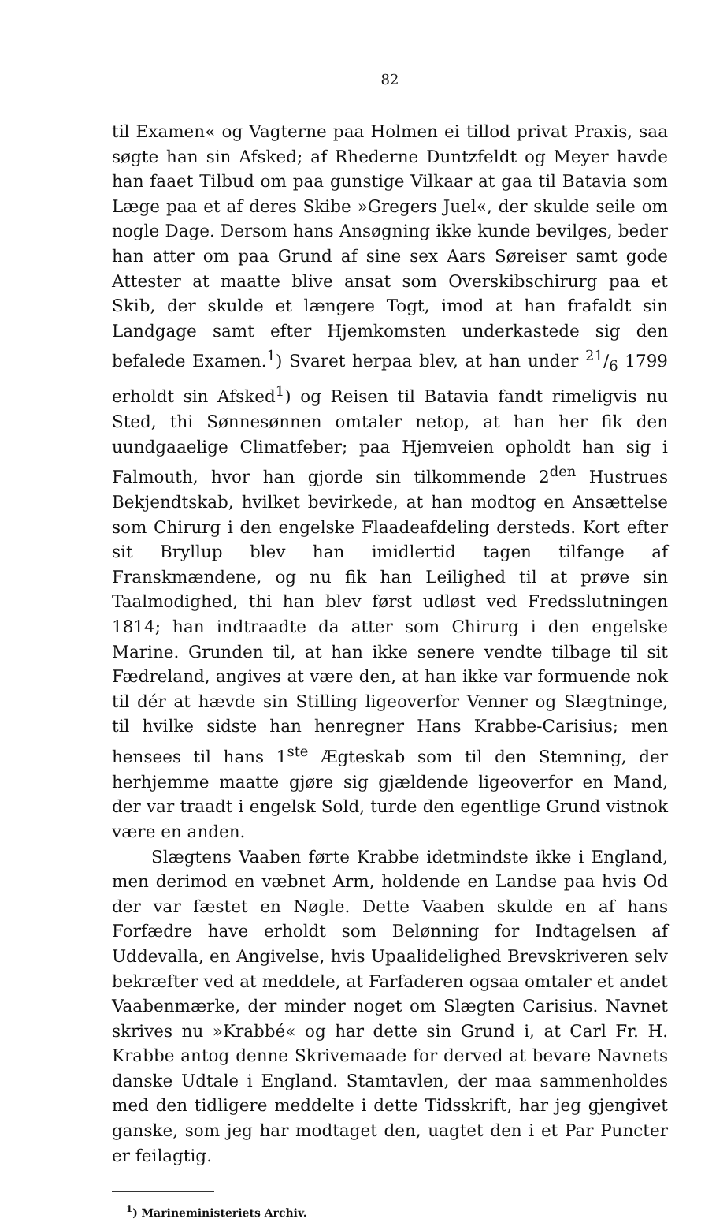82
til Examen« og Vagterne paa Holmen ei tillod privat Praxis, saa søgte han sin Afsked; af Rhederne Duntzfeldt og Meyer havde han faaet Tilbud om paa gunstige Vilkaar at gaa til Batavia som Læge paa et af deres Skibe »Gregers Juel«, der skulde seile om nogle Dage. Dersom hans Ansøgning ikke kunde bevilges, beder han atter om paa Grund af sine sex Aars Søreiser samt gode Attester at maatte blive ansat som Overskibschirurg paa et Skib, der skulde et længere Togt, imod at han frafaldt sin Landgage samt efter Hjemkomsten underkastede sig den befalede Examen.<sup>1</sup>) Svaret herpaa blev, at han under 21/6 1799 erholdt sin Afsked<sup>1</sup>) og Reisen til Batavia fandt rimeligvis nu Sted, thi Sønnesønnen omtaler netop, at han her fik den uundgaaelige Climatfeber; paa Hjemveien opholdt han sig i Falmouth, hvor han gjorde sin tilkommende 2<sup>den</sup> Hustrues Bekjendtskab, hvilket bevirkede, at han modtog en Ansættelse som Chirurg i den engelske Flaadeafdeling dersteds. Kort efter sit Bryllup blev han imidlertid tagen tilfange af Franskmændene, og nu fik han Leilighed til at prøve sin Taalmodighed, thi han blev først udløst ved Fredsslutningen 1814; han indtraadte da atter som Chirurg i den engelske Marine. Grunden til, at han ikke senere vendte tilbage til sit Fædreland, angives at være den, at han ikke var formuende nok til dér at hævde sin Stilling ligeoverfor Venner og Slægtninge, til hvilke sidste han henregner Hans Krabbe-Carisius; men hensees til hans 1<sup>ste</sup> Ægteskab som til den Stemning, der herhjemme maatte gjøre sig gjældende ligeoverfor en Mand, der var traadt i engelsk Sold, turde den egentlige Grund vistnok være en anden.
Slægtens Vaaben førte Krabbe idetmindste ikke i England, men derimod en væbnet Arm, holdende en Landse paa hvis Od der var fæstet en Nøgle. Dette Vaaben skulde en af hans Forfædre have erholdt som Belønning for Indtagelsen af Uddevalla, en Angivelse, hvis Upaalidelighed Brevskriveren selv bekræfter ved at meddele, at Farfaderen ogsaa omtaler et andet Vaabenmærke, der minder noget om Slægten Carisius. Navnet skrives nu »Krabbé« og har dette sin Grund i, at Carl Fr. H. Krabbe antog denne Skrivemaade for derved at bevare Navnets danske Udtale i England. Stamtavlen, der maa sammenholdes med den tidligere meddelte i dette Tidsskrift, har jeg gjengivet ganske, som jeg har modtaget den, uagtet den i et Par Puncter er feilagtig.
<sup>1</sup>) Marineministeriets Archiv.